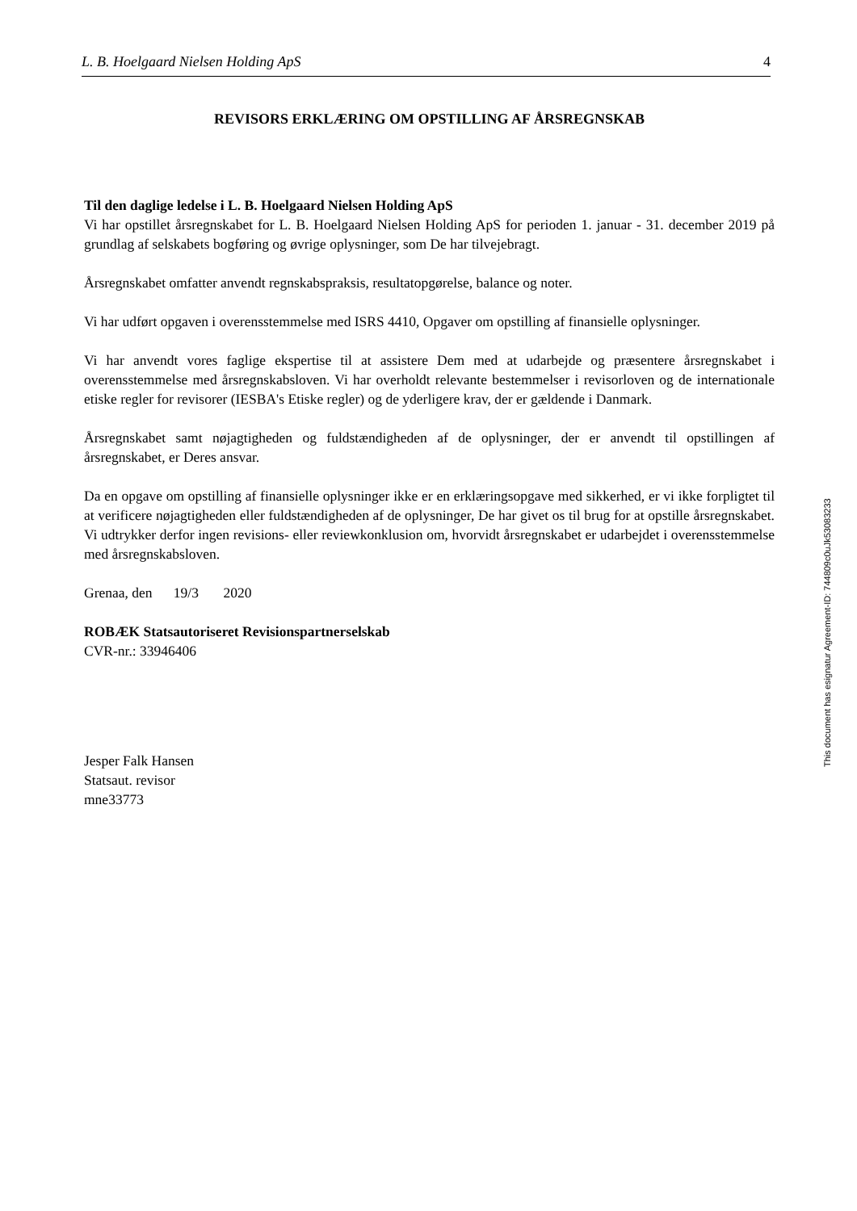L. B. Hoelgaard Nielsen Holding ApS 4
REVISORS ERKLÆRING OM OPSTILLING AF ÅRSREGNSKAB
Til den daglige ledelse i L. B. Hoelgaard Nielsen Holding ApS
Vi har opstillet årsregnskabet for L. B. Hoelgaard Nielsen Holding ApS for perioden 1. januar - 31. december 2019 på grundlag af selskabets bogføring og øvrige oplysninger, som De har tilvejebragt.
Årsregnskabet omfatter anvendt regnskabspraksis, resultatopgørelse, balance og noter.
Vi har udført opgaven i overensstemmelse med ISRS 4410, Opgaver om opstilling af finansielle oplysninger.
Vi har anvendt vores faglige ekspertise til at assistere Dem med at udarbejde og præsentere årsregnskabet i overensstemmelse med årsregnskabsloven. Vi har overholdt relevante bestemmelser i revisorloven og de internationale etiske regler for revisorer (IESBA's Etiske regler) og de yderligere krav, der er gældende i Danmark.
Årsregnskabet samt nøjagtigheden og fuldstændigheden af de oplysninger, der er anvendt til opstillingen af årsregnskabet, er Deres ansvar.
Da en opgave om opstilling af finansielle oplysninger ikke er en erklæringsopgave med sikkerhed, er vi ikke forpligtet til at verificere nøjagtigheden eller fuldstændigheden af de oplysninger, De har givet os til brug for at opstille årsregnskabet. Vi udtrykker derfor ingen revisions- eller reviewkonklusion om, hvorvidt årsregnskabet er udarbejdet i overensstemmelse med årsregnskabsloven.
Grenaa, den 19/3 2020
ROBÆK Statsautoriseret Revisionspartnerselskab
CVR-nr.: 33946406
Jesper Falk Hansen
Statsaut. revisor
mne33773
This document has esignatur Agreement-ID: 744809c0uJk53083233